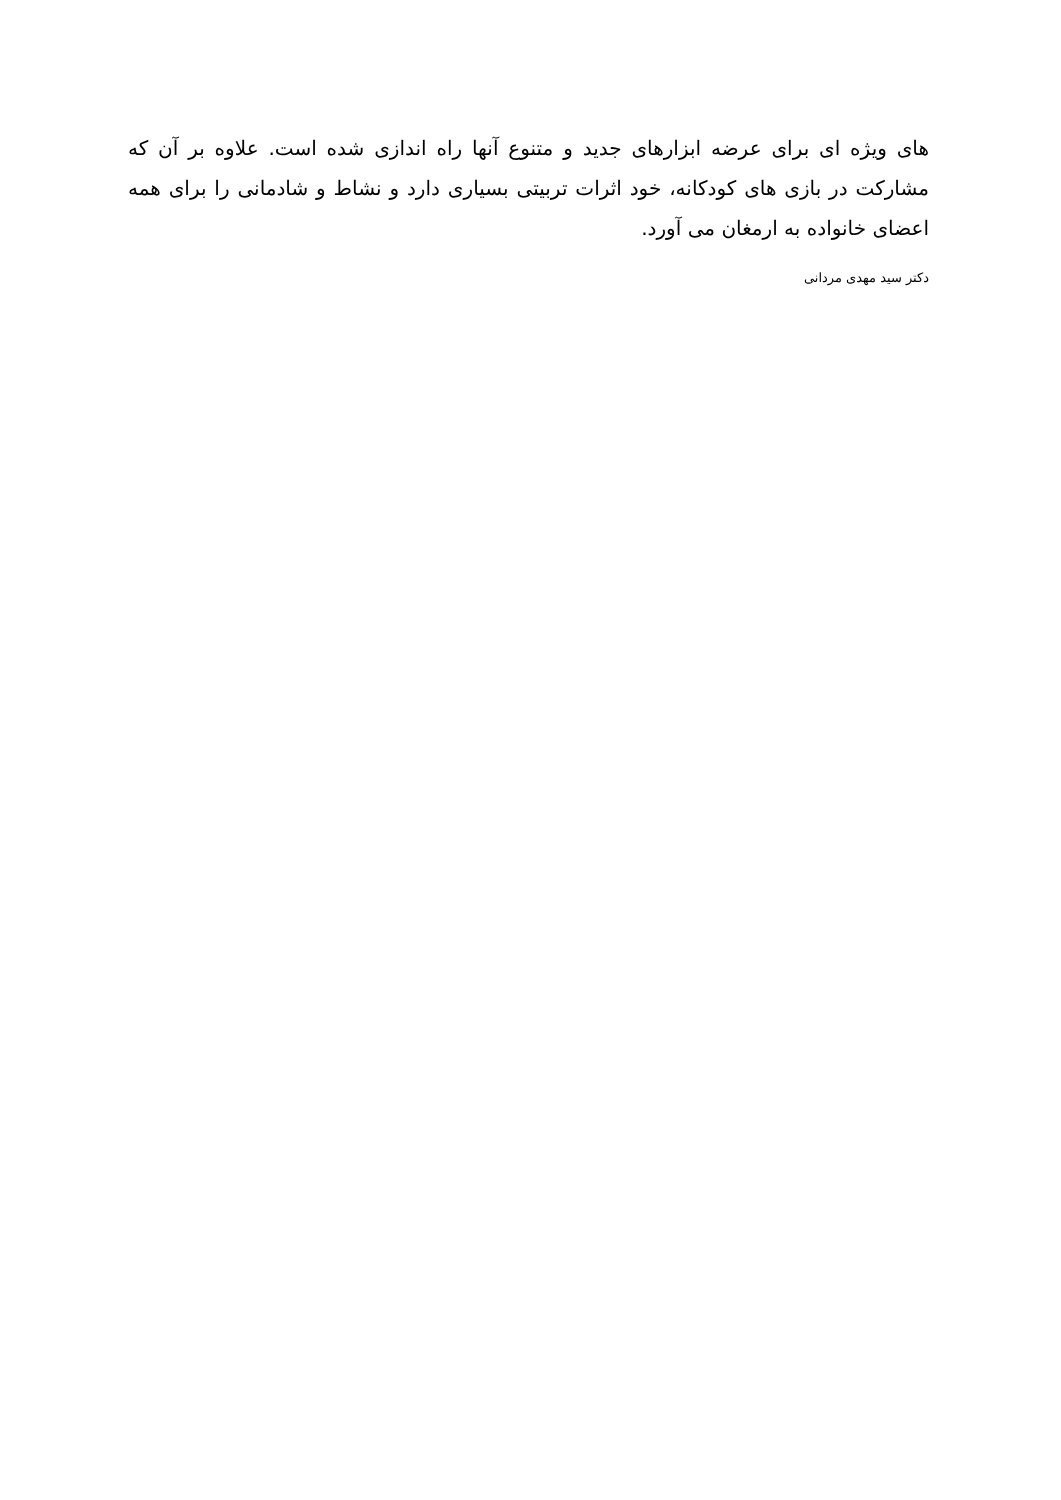های ویژه ای برای عرضه ابزارهای جدید و متنوع آنها راه اندازی شده است. علاوه بر آن که مشارکت در بازی های کودکانه، خود اثرات تربیتی بسیاری دارد و نشاط و شادمانی را برای همه اعضای خانواده به ارمغان می آورد.
دکتر سید مهدی مردانی